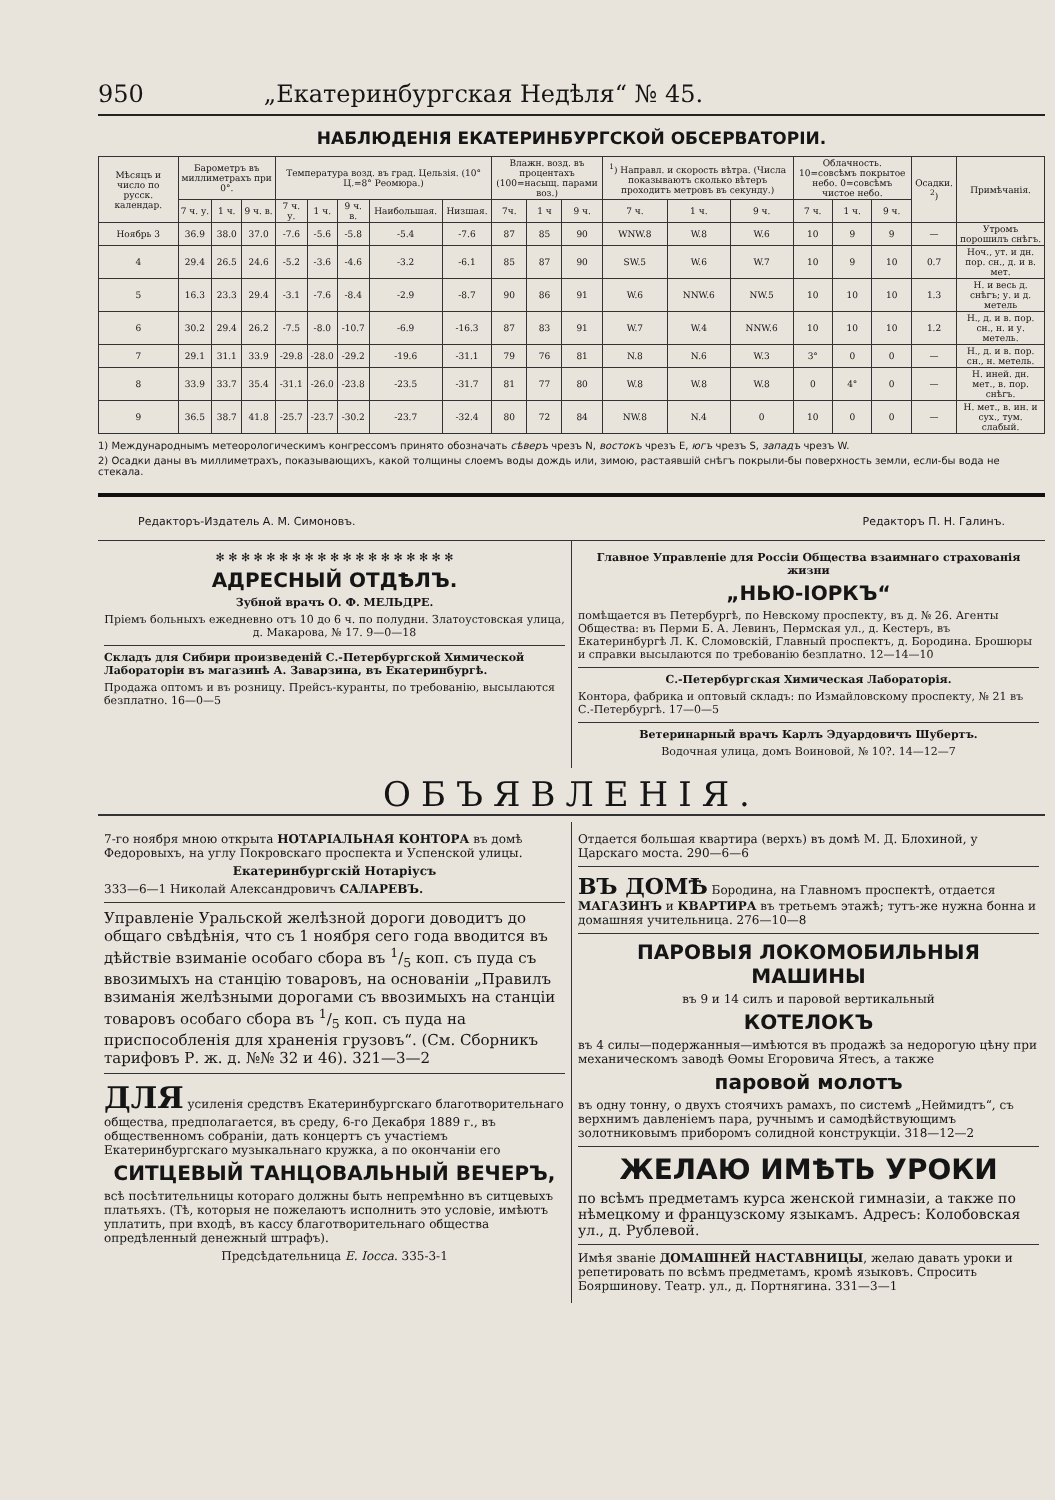950 „Екатеринбургская Недѣля“ № 45.
НАБЛЮДЕНІЯ ЕКАТЕРИНБУРГСКОЙ ОБСЕРВАТОРІИ.
| Мѣсяцъ и число по русск. календар. | Барометръ въ миллиметрахъ при 0°. | | | Температура возд. въ град. Цельзія. (10° Ц.=8° Реомюра.) | | | | | Влажн. возд. въ процентахъ (100=насыщ. парами воз.) | | | <sup>1</sup>) Направл. и скорость вѣтра. (Числа показываютъ сколько вѣтеръ проходитъ метровъ въ секунду.) | | | Облачность. 10=совсѣмъ покрытое небо. 0=совсѣмъ чистое небо. | | | Осадки. <sup>2</sup>) | Примѣчанія. |
| --- | --- | --- | --- | --- | --- | --- | --- | --- | --- | --- | --- | --- | --- | --- | --- | --- | --- | --- | --- |
| | 7 ч. у. | 1 ч. | 9 ч. в. | 7 ч. у. | 1 ч. | 9 ч. в. | Наибольшая. | Низшая. | 7ч. | 1 ч | 9 ч. | 7 ч. | 1 ч. | 9 ч. | 7 ч. | 1 ч. | 9 ч. | | |
| Ноябрь 3 | 36.9 | 38.0 | 37.0 | -7.6 | -5.6 | -5.8 | -5.4 | -7.6 | 87 | 85 | 90 | WNW.8 | W.8 | W.6 | 10 | 9 | 9 | — | Утромъ порошилъ снѣгъ. |
| 4 | 29.4 | 26.5 | 24.6 | -5.2 | -3.6 | -4.6 | -3.2 | -6.1 | 85 | 87 | 90 | SW.5 | W.6 | W.7 | 10 | 9 | 10 | 0.7 | Ноч., ут. и дн. пор. сн., д. и в. мет. |
| 5 | 16.3 | 23.3 | 29.4 | -3.1 | -7.6 | -8.4 | -2.9 | -8.7 | 90 | 86 | 91 | W.6 | NNW.6 | NW.5 | 10 | 10 | 10 | 1.3 | Н. и весь д. снѣгъ; у. и д. метель |
| 6 | 30.2 | 29.4 | 26.2 | -7.5 | -8.0 | -10.7 | -6.9 | -16.3 | 87 | 83 | 91 | W.7 | W.4 | NNW.6 | 10 | 10 | 10 | 1.2 | Н., д. и в. пор. сн., н. и у. метель. |
| 7 | 29.1 | 31.1 | 33.9 | -29.8 | -28.0 | -29.2 | -19.6 | -31.1 | 79 | 76 | 81 | N.8 | N.6 | W.3 | 3° | 0 | 0 | — | Н., д. и в. пор. сн., н. метель. |
| 8 | 33.9 | 33.7 | 35.4 | -31.1 | -26.0 | -23.8 | -23.5 | -31.7 | 81 | 77 | 80 | W.8 | W.8 | W.8 | 0 | 4° | 0 | — | Н. иней. дн. мет., в. пор. снѣгъ. |
| 9 | 36.5 | 38.7 | 41.8 | -25.7 | -23.7 | -30.2 | -23.7 | -32.4 | 80 | 72 | 84 | NW.8 | N.4 | 0 | 10 | 0 | 0 | — | Н. мет., в. ин. и сух., тум. слабый. |
1) Международнымъ метеорологическимъ конгрессомъ принято обозначать сѣверъ чрезъ N, востокъ чрезъ E, югъ чрезъ S, западъ чрезъ W.
2) Осадки даны въ миллиметрахъ, показывающихъ, какой толщины слоемъ воды дождь или, зимою, растаявшій снѣгъ покрыли-бы поверхность земли, если-бы вода не стекала.
Редакторъ-Издатель А. М. Симоновъ. Редакторъ П. Н. Галинъ.
✻ ✻ ✻ ✻ ✻ ✻ ✻ ✻ ✻ ✻ ✻ ✻ ✻ ✻ ✻ ✻ ✻ ✻ ✻
АДРЕСНЫЙ ОТДѢЛЪ.
Зубной врачъ О. Ф. МЕЛЬДРЕ.
Пріемъ больныхъ ежедневно отъ 10 до 6 ч. по полудни. Златоустовская улица, д. Макарова, № 17. 9—0—18
Складъ для Сибири произведеній С.-Петербургской Химической Лабораторіи въ магазинѣ А. Заварзина, въ Екатеринбургѣ.
Продажа оптомъ и въ розницу. Прейсъ-куранты, по требованію, высылаются безплатно. 16—0—5
Главное Управленіе для Россіи Общества взаимнаго страхованія жизни
„НЬЮ-IОРКЪ“
помѣщается въ Петербургѣ, по Невскому проспекту, въ д. № 26. Агенты Общества: въ Перми Б. А. Левинъ, Пермская ул., д. Кестеръ, въ Екатеринбургѣ Л. К. Сломовскій, Главный проспектъ, д. Бородина. Брошюры и справки высылаются по требованію безплатно. 12—14—10
С.-Петербургская Химическая Лабораторія.
Контора, фабрика и оптовый складъ: по Измайловскому проспекту, № 21 въ С.-Петербургѣ. 17—0—5
Ветеринарный врачъ Карлъ Эдуардовичъ Шубертъ.
Водочная улица, домъ Воиновой, № 10?. 14—12—7
ОБЪЯВЛЕНІЯ.
7-го ноября мною открыта НОТАРІАЛЬНАЯ КОНТОРА въ домѣ Федоровыхъ, на углу Покровскаго проспекта и Успенской улицы.
Екатеринбургскій Нотаріусъ
333—6—1 Николай Александровичъ САЛАРЕВЪ.
Управленіе Уральской желѣзной дороги доводитъ до общаго свѣдѣнія, что съ 1 ноября сего года вводится въ дѣйствіе взиманіе особаго сбора въ 1/5 коп. съ пуда съ ввозимыхъ на станцію товаровъ, на основаніи „Правилъ взиманія желѣзными дорогами съ ввозимыхъ на станціи товаровъ особаго сбора въ 1/5 коп. съ пуда на приспособленія для храненія грузовъ“. (См. Сборникъ тарифовъ Р. ж. д. №№ 32 и 46). 321—3—2
ДЛЯ усиленія средствъ Екатеринбургскаго благотворительнаго общества, предполагается, въ среду, 6-го Декабря 1889 г., въ общественномъ собраніи, дать концертъ съ участіемъ Екатеринбургскаго музыкальнаго кружка, а по окончаніи его
СИТЦЕВЫЙ ТАНЦОВАЛЬНЫЙ ВЕЧЕРЪ,
всѣ посѣтительницы котораго должны быть непремѣнно въ ситцевыхъ платьяхъ. (Тѣ, которыя не пожелаютъ исполнить это условіе, имѣютъ уплатить, при входѣ, въ кассу благотворительнаго общества опредѣленный денежный штрафъ).
Предсѣдательница Е. Іосса. 335-3-1
Отдается большая квартира (верхъ) въ домѣ М. Д. Блохиной, у Царскаго моста. 290—6—6
ВЪ ДОМѢ Бородина, на Главномъ проспектѣ, отдается МАГАЗИНЪ и КВАРТИРА въ третьемъ этажѣ; тутъ-же нужна бонна и домашняя учительница. 276—10—8
ПАРОВЫЯ ЛОКОМОБИЛЬНЫЯ МАШИНЫ
въ 9 и 14 силъ и паровой вертикальный
КОТЕЛОКЪ
въ 4 силы—подержанныя—имѣются въ продажѣ за недорогую цѣну при механическомъ заводѣ Ѳомы Егоровича Ятесъ, а также
паровой молотъ
въ одну тонну, о двухъ стоячихъ рамахъ, по системѣ „Неймидтъ“, съ верхнимъ давленіемъ пара, ручнымъ и самодѣйствующимъ золотниковымъ приборомъ солидной конструкціи. 318—12—2
ЖЕЛАЮ ИМѢТЬ УРОКИ
по всѣмъ предметамъ курса женской гимназіи, а также по нѣмецкому и французскому языкамъ. Адресъ: Колобовская ул., д. Рублевой.
Имѣя званіе ДОМАШНЕЙ НАСТАВНИЦЫ, желаю давать уроки и репетировать по всѣмъ предметамъ, кромѣ языковъ. Спросить Бояршинову. Театр. ул., д. Портнягина. 331—3—1